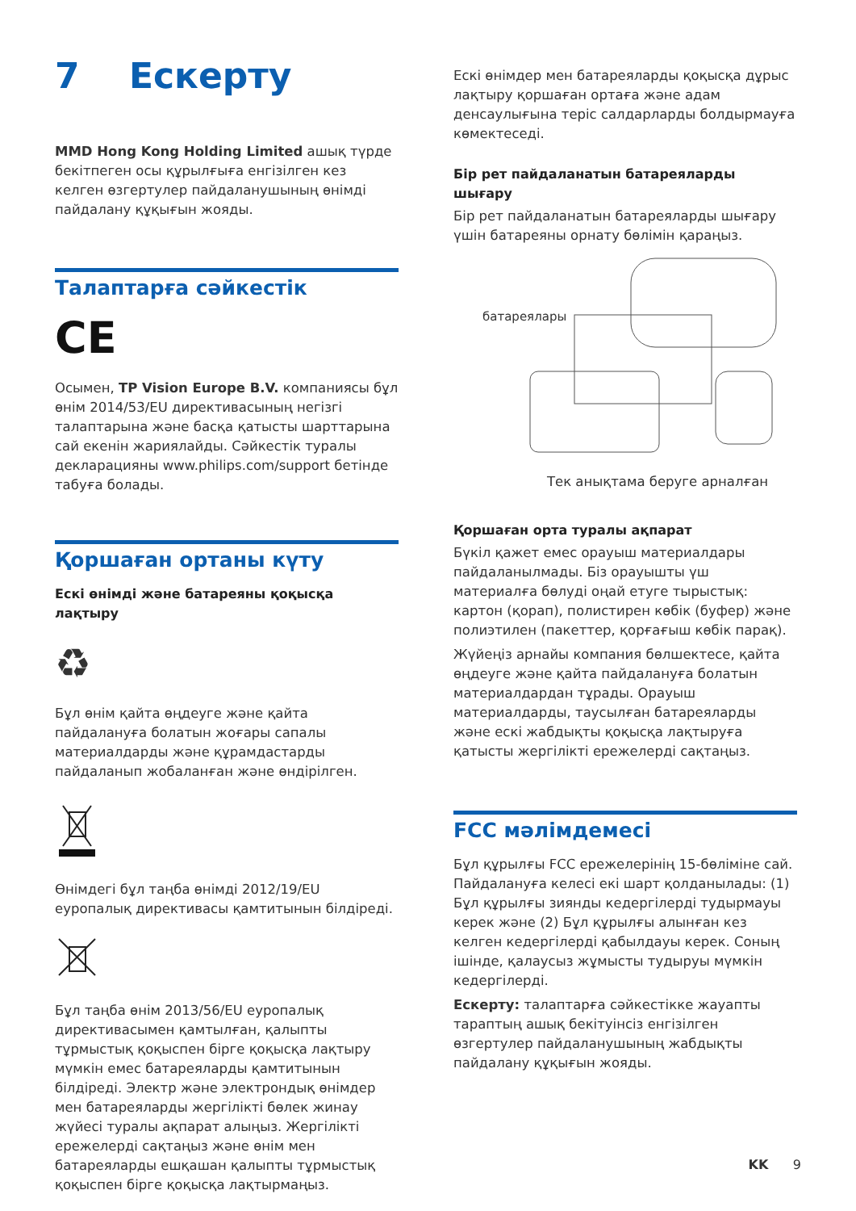7 Ескерту
MMD Hong Kong Holding Limited ашық түрде бекітпеген осы құрылғыға енгізілген кез келген өзгертулер пайдаланушының өнімді пайдалану құқығын жояды.
Талаптарға сәйкестік
CE
Осымен, TP Vision Europe B.V. компаниясы бұл өнім 2014/53/EU директивасының негізгі талаптарына және басқа қатысты шарттарына сай екенін жариялайды. Сәйкестік туралы декларацияны www.philips.com/support бетінде табуға болады.
Қоршаған ортаны күту
Ескі өнімді және батареяны қоқысқа лақтыру
♻
Бұл өнім қайта өңдеуге және қайта пайдалануға болатын жоғары сапалы материалдарды және құрамдастарды пайдаланып жобаланған және өндірілген.
Өнімдегі бұл таңба өнімді 2012/19/EU еуропалық директивасы қамтитынын білдіреді.
Бұл таңба өнім 2013/56/EU еуропалық директивасымен қамтылған, қалыпты тұрмыстық қоқыспен бірге қоқысқа лақтыру мүмкін емес батареяларды қамтитынын білдіреді. Электр және электрондық өнімдер мен батареяларды жергілікті бөлек жинау жүйесі туралы ақпарат алыңыз. Жергілікті ережелерді сақтаңыз және өнім мен батареяларды ешқашан қалыпты тұрмыстық қоқыспен бірге қоқысқа лақтырмаңыз.
Ескі өнімдер мен батареяларды қоқысқа дұрыс лақтыру қоршаған ортаға және адам денсаулығына теріс салдарларды болдырмауға көмектеседі.
Бір рет пайдаланатын батареяларды шығару
Бір рет пайдаланатын батареяларды шығару үшін батареяны орнату бөлімін қараңыз.
батареялары
Тек анықтама беруге арналған
Қоршаған орта туралы ақпарат
Бүкіл қажет емес орауыш материалдары пайдаланылмады. Біз орауышты үш материалға бөлуді оңай етуге тырыстық: картон (қорап), полистирен көбік (буфер) және полиэтилен (пакеттер, қорғағыш көбік парақ).
Жүйеңіз арнайы компания бөлшектесе, қайта өңдеуге және қайта пайдалануға болатын материалдардан тұрады. Орауыш материалдарды, таусылған батареяларды және ескі жабдықты қоқысқа лақтыруға қатысты жергілікті ережелерді сақтаңыз.
FCC мәлімдемесі
Бұл құрылғы FCC ережелерінің 15-бөліміне сай. Пайдалануға келесі екі шарт қолданылады: (1) Бұл құрылғы зиянды кедергілерді тудырмауы керек және (2) Бұл құрылғы алынған кез келген кедергілерді қабылдауы керек. Соның ішінде, қалаусыз жұмысты тудыруы мүмкін кедергілерді.
Ескерту: талаптарға сәйкестікке жауапты тараптың ашық бекітуінсіз енгізілген өзгертулер пайдаланушының жабдықты пайдалану құқығын жояды.
KK 9